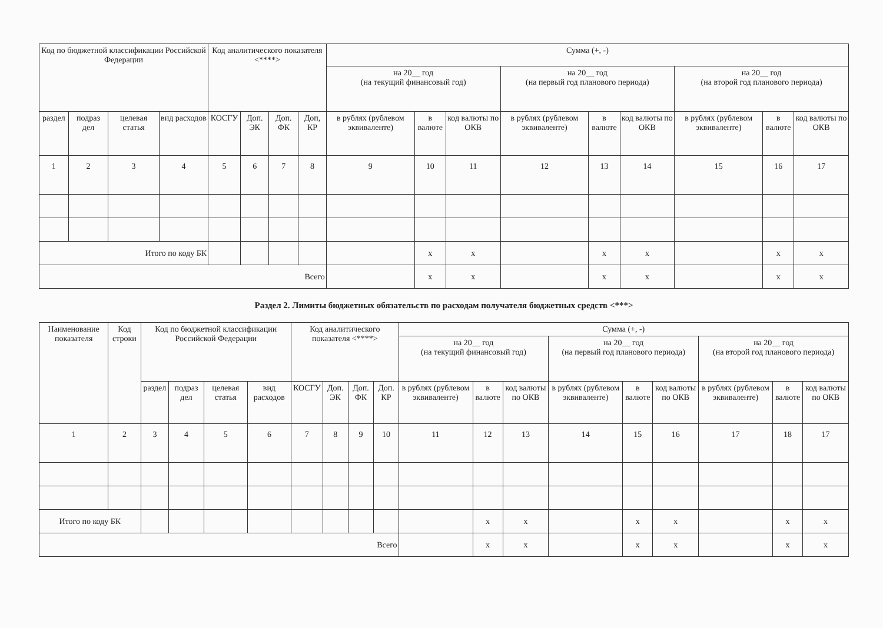| Код по бюджетной классификации Российской Федерации | | | | Код аналитического показателя <****> | | | | Сумма (+, -) | | | | | | | | |
| --- | --- | --- | --- | --- | --- | --- | --- | --- | --- | --- | --- | --- | --- | --- | --- | --- |
| | | | | | | | | на 20__ год (на текущий финансовый год) | | | на 20__ год (на первый год планового периода) | | | на 20__ год (на второй год планового периода) | | |
| раздел | подраз дел | целевая статья | вид расходов | КОСГУ | Доп. ЭК | Доп. ФК | Доп, КР | в рублях (рублевом эквиваленте) | в валюте | код валюты по ОКВ | в рублях (рублевом эквиваленте) | в валюте | код валюты по ОКВ | в рублях (рублевом эквиваленте) | в валюте | код валюты по ОКВ |
| 1 | 2 | 3 | 4 | 5 | 6 | 7 | 8 | 9 | 10 | 11 | 12 | 13 | 14 | 15 | 16 | 17 |
| Итого по коду БК | | | | | | | | | x | x | | x | x | | x | x |
| Всего | | | | | | | | | x | x | | x | x | | x | x |
Раздел 2. Лимиты бюджетных обязательств по расходам получателя бюджетных средств <***>
| Наименование показателя | Код строки | Код по бюджетной классификации Российской Федерации | | | | Код аналитического показателя <****> | | | | Сумма (+, -) | | | | | | | | |
| --- | --- | --- | --- | --- | --- | --- | --- | --- | --- | --- | --- | --- | --- | --- | --- | --- | --- | --- |
| | | | | | | | | | | на 20__ год (на текущий финансовый год) | | | на 20__ год (на первый год планового периода) | | | на 20__ год (на второй год планового периода) | | |
| | | раздел | подраз дел | целевая статья | вид расходов | КОСГУ | Доп. ЭК | Доп. ФК | Доп. КР | в рублях (рублевом эквиваленте) | в валюте | код валюты по ОКВ | в рублях (рублевом эквиваленте) | в валюте | код валюты по ОКВ | в рублях (рублевом эквиваленте) | в валюте | код валюты по ОКВ |
| 1 | 2 | 3 | 4 | 5 | 6 | 7 | 8 | 9 | 10 | 11 | 12 | 13 | 14 | 15 | 16 | 17 | 18 | 17 |
| Итого по коду БК | | | | | | | | | | | x | x | | x | x | | x | x |
| Всего | | | | | | | | | | | x | x | | x | x | | x | x |